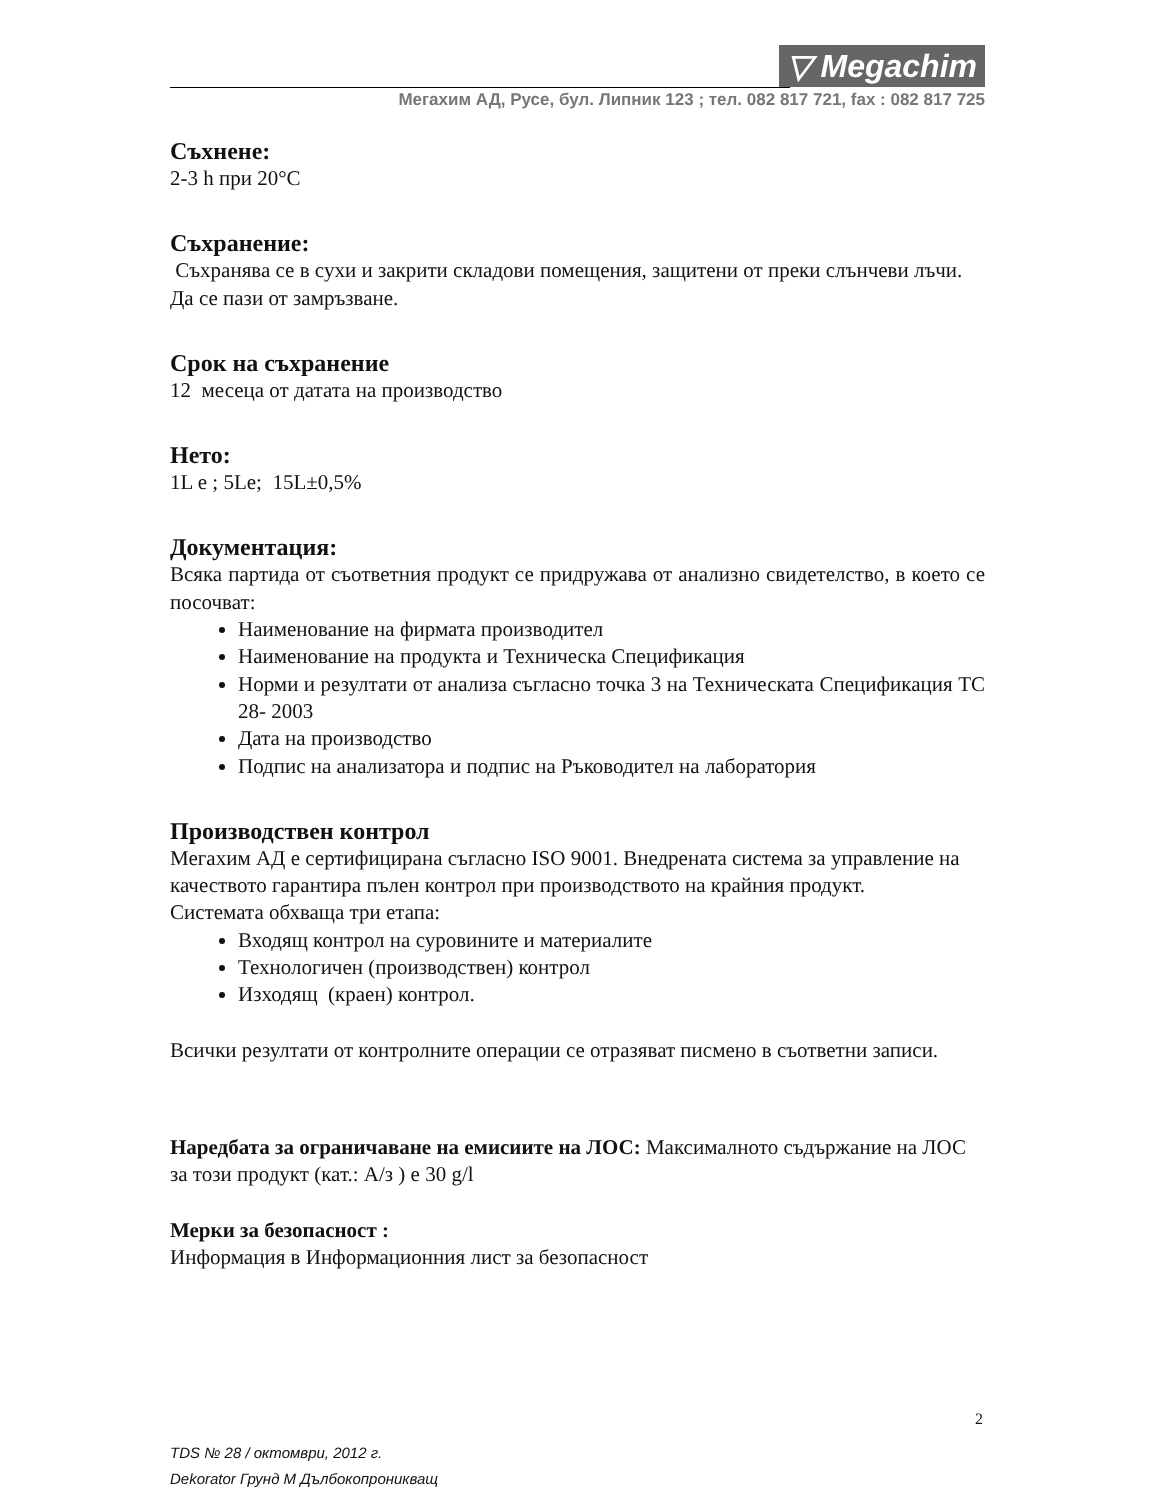▽ Megachim
Мегахим АД, Русе, бул. Липник 123 ; тел. 082 817 721, fax : 082 817 725
Съхнене:
2-3 h при 20°C
Съхранение:
Съхранява се в сухи и закрити складови помещения, защитени от преки слънчеви лъчи. Да се пази от замръзване.
Срок на съхранение
12 месеца от датата на производство
Нето:
1L e ; 5Le; 15L±0,5%
Документация:
Всяка партида от съответния продукт се придружава от анализно свидетелство, в което се посочват:
Наименование на фирмата производител
Наименование на продукта и Техническа Спецификация
Норми и резултати от анализа съгласно точка 3 на Техническата Спецификация ТС 28- 2003
Дата на производство
Подпис на анализатора и подпис на Ръководител на лаборатория
Производствен контрол
Мегахим АД е сертифицирана съгласно ISO 9001. Внедрената система за управление на качеството гарантира пълен контрол при производството на крайния продукт.
Системата обхваща три етапа:
Входящ контрол на суровините и материалите
Технологичен (производствен) контрол
Изходящ (краен) контрол.
Всички резултати от контролните операции се отразяват писмено в съответни записи.
Наредбата за ограничаване на емисиите на ЛОС: Максималното съдържание на ЛОС за този продукт (кат.: А/з ) е 30 g/l
Мерки за безопасност :
Информация в Информационния лист за безопасност
2
TDS № 28 / октомври, 2012 г.
Dekorator Грунд М Дълбокопроникващ